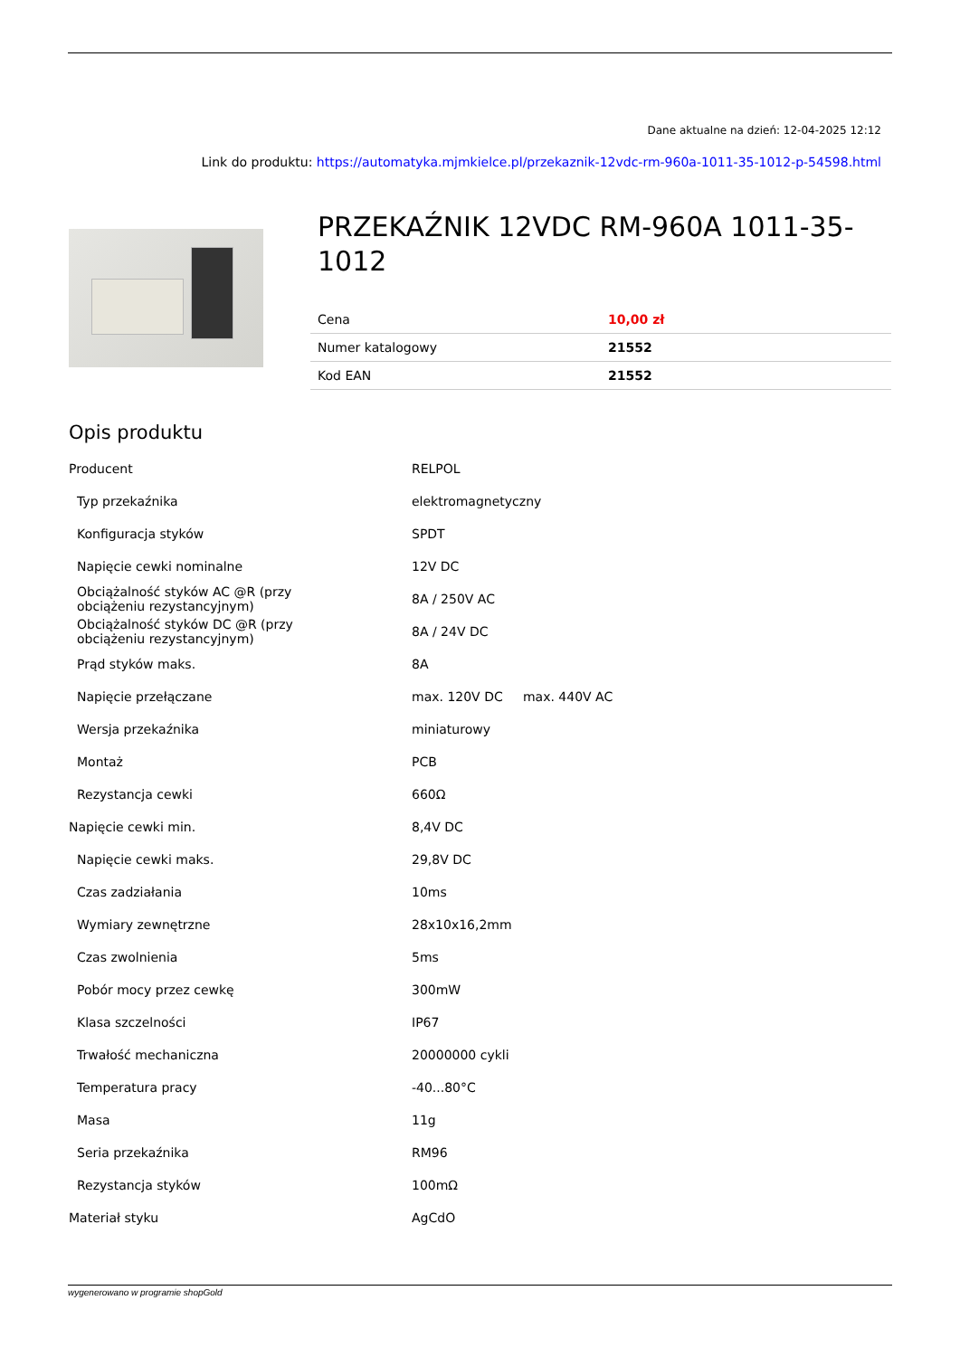Dane aktualne na dzień: 12-04-2025 12:12
Link do produktu: https://automatyka.mjmkielce.pl/przekaznik-12vdc-rm-960a-1011-35-1012-p-54598.html
PRZEKAŹNIK 12VDC RM-960A 1011-35-1012
| Cena | 10,00 zł |
| Numer katalogowy | 21552 |
| Kod EAN | 21552 |
Opis produktu
| Producent | RELPOL |
| Typ przekaźnika | elektromagnetyczny |
| Konfiguracja styków | SPDT |
| Napięcie cewki nominalne | 12V DC |
| Obciążalność styków AC @R (przy obciążeniu rezystancyjnym) | 8A / 250V AC |
| Obciążalność styków DC @R (przy obciążeniu rezystancyjnym) | 8A / 24V DC |
| Prąd styków maks. | 8A |
| Napięcie przełączane | max. 120V DC max. 440V AC |
| Wersja przekaźnika | miniaturowy |
| Montaż | PCB |
| Rezystancja cewki | 660Ω |
| Napięcie cewki min. | 8,4V DC |
| Napięcie cewki maks. | 29,8V DC |
| Czas zadziałania | 10ms |
| Wymiary zewnętrzne | 28x10x16,2mm |
| Czas zwolnienia | 5ms |
| Pobór mocy przez cewkę | 300mW |
| Klasa szczelności | IP67 |
| Trwałość mechaniczna | 20000000 cykli |
| Temperatura pracy | -40...80°C |
| Masa | 11g |
| Seria przekaźnika | RM96 |
| Rezystancja styków | 100mΩ |
| Materiał styku | AgCdO |
wygenerowano w programie shopGold